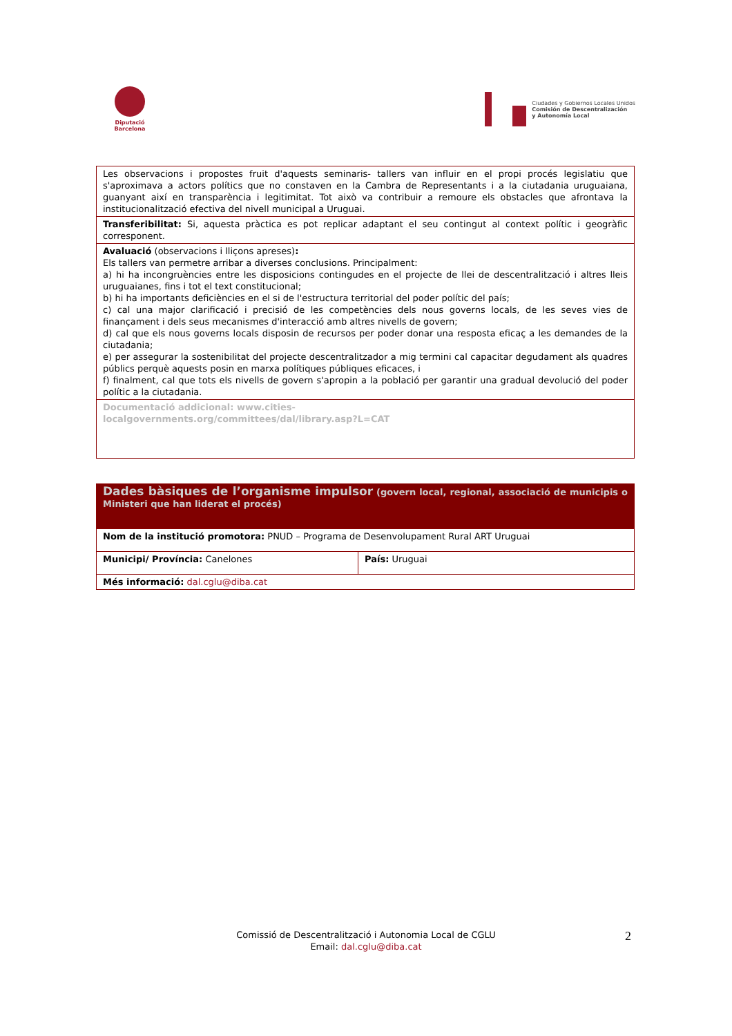Diputació
Barcelona
Ciudades y Gobiernos Locales Unidos
Comisión de Descentralización
y Autonomía Local
| Les observacions i propostes fruit d'aquests seminaris- tallers van influir en el propi procés legislatiu que s'aproximava a actors polítics que no constaven en la Cambra de Representants i a la ciutadania uruguaiana, guanyant així en transparència i legitimitat. Tot això va contribuir a remoure els obstacles que afrontava la institucionalització efectiva del nivell municipal a Uruguai. |
| Transferibilitat: Si, aquesta pràctica es pot replicar adaptant el seu contingut al context polític i geogràfic corresponent. |
| Avaluació (observacions i lliçons apreses) : Els tallers van permetre arribar a diverses conclusions. Principalment: a) hi ha incongruències entre les disposicions contingudes en el projecte de llei de descentralització i altres lleis uruguaianes, fins i tot el text constitucional; b) hi ha importants deficiències en el si de l'estructura territorial del poder polític del país; c) cal una major clarificació i precisió de les competències dels nous governs locals, de les seves vies de finançament i dels seus mecanismes d'interacció amb altres nivells de govern; d) cal que els nous governs locals disposin de recursos per poder donar una resposta eficaç a les demandes de la ciutadania; e) per assegurar la sostenibilitat del projecte descentralitzador a mig termini cal capacitar degudament als quadres públics perquè aquests posin en marxa polítiques públiques eficaces, i f) finalment, cal que tots els nivells de govern s'apropin a la població per garantir una gradual devolució del poder polític a la ciutadania. |
| Documentació addicional: www.cities- localgovernments.org/committees/dal/library.asp?L=CAT |
| Dades bàsiques de l’organisme impulsor (govern local, regional, associació de municipis o Ministeri que han liderat el procés) | |
| Nom de la institució promotora: PNUD – Programa de Desenvolupament Rural ART Uruguai | |
| Municipi/ Província: Canelones | País: Uruguai |
| Més informació: dal.cglu@diba.cat | |
Comissió de Descentralització i Autonomia Local de CGLU
Email: dal.cglu@diba.cat
2